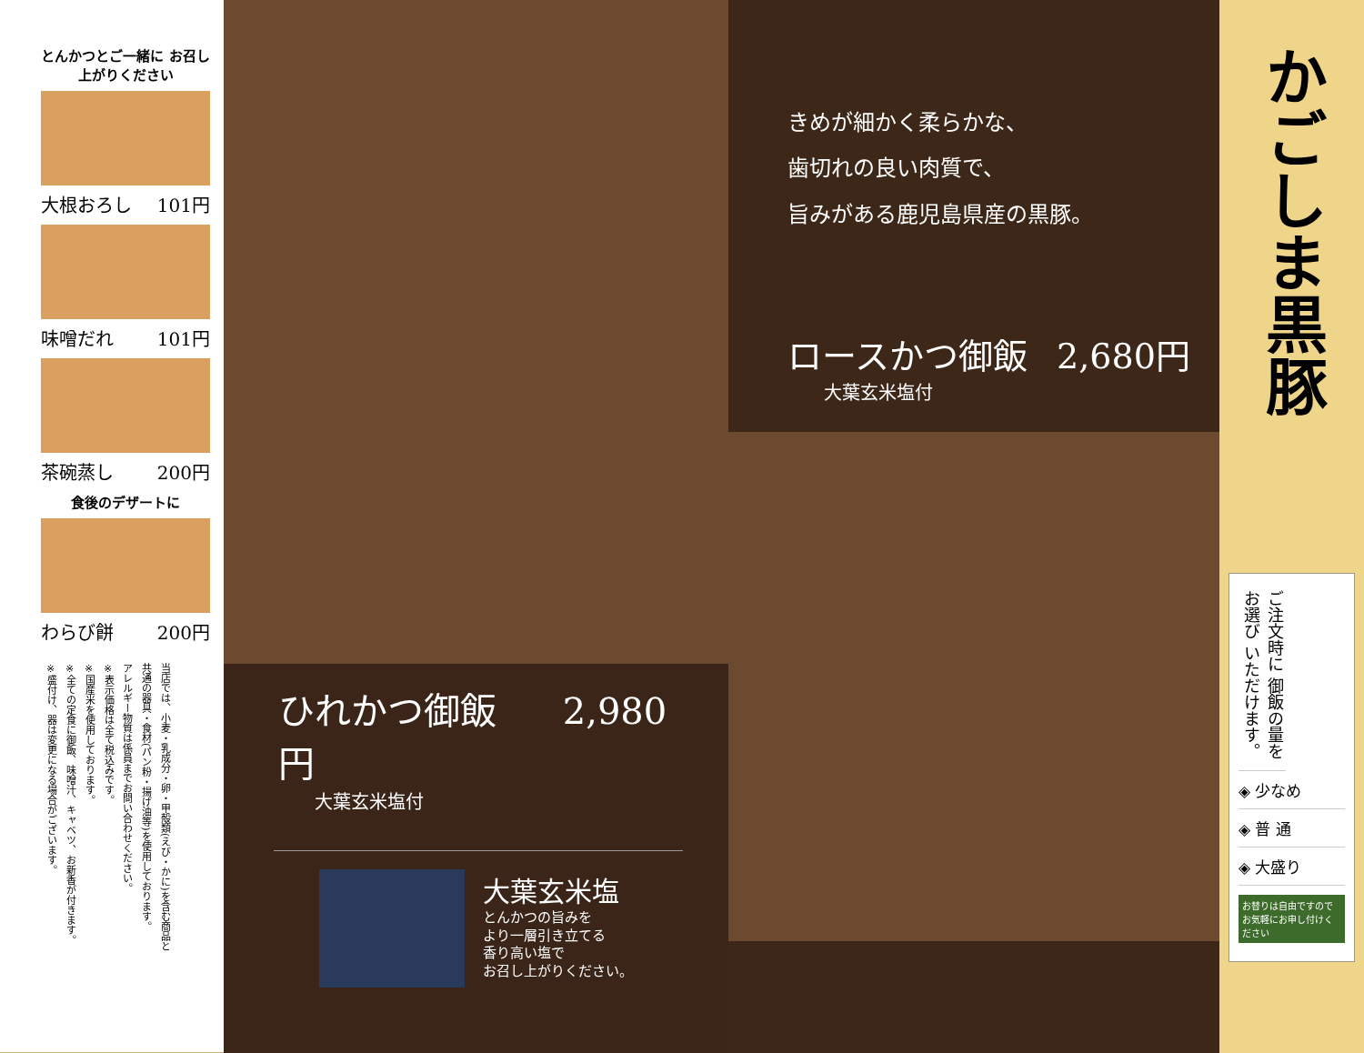とんかつとご一緒に お召し上がりください
大根おろし 101円
味噌だれ 101円
茶碗蒸し 200円
食後のデザートに
わらび餅 200円
当店では、小麦・乳成分・卵・甲殻類(えび・かに)を含む商品と共通の器具・食材(パン粉・揚げ油等)を使用しております。
アレルギー物質は係員までお問い合わせください。
※表示価格は全て税込みです。
※国産米を使用しております。
※全ての定食に御飯、味噌汁、キャベツ、お新香が付きます。
※盛付け、器は変更になる場合がございます。
ひれかつ御飯 2,980円
大葉玄米塩付
大葉玄米塩
とんかつの旨みを
より一層引き立てる
香り高い塩で
お召し上がりください。
きめが細かく柔らかな、
歯切れの良い肉質で、
旨みがある鹿児島県産の黒豚。
ロースかつ御飯 2,680円
大葉玄米塩付
かごしま黒豚
ご注文時に 御飯の量を お選び いただけます。
◈ 少なめ
◈ 普 通
◈ 大盛り
お替りは自由ですので お気軽にお申し付けください